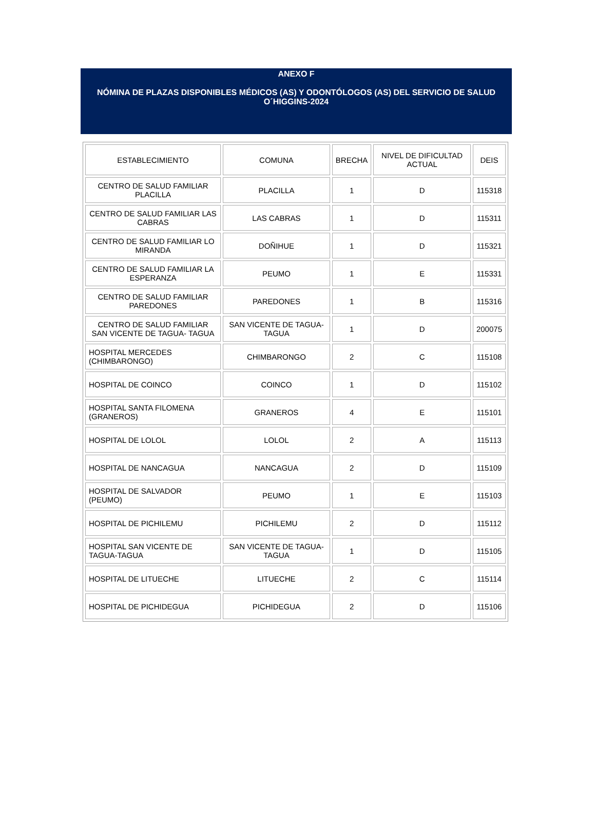ANEXO F
NÓMINA DE PLAZAS DISPONIBLES MÉDICOS (AS) Y ODONTÓLOGOS (AS) DEL SERVICIO DE SALUD
O´HIGGINS-2024
| ESTABLECIMIENTO | COMUNA | BRECHA | NIVEL DE DIFICULTAD ACTUAL | DEIS |
| --- | --- | --- | --- | --- |
| CENTRO DE SALUD FAMILIAR PLACILLA | PLACILLA | 1 | D | 115318 |
| CENTRO DE SALUD FAMILIAR LAS CABRAS | LAS CABRAS | 1 | D | 115311 |
| CENTRO DE SALUD FAMILIAR LO MIRANDA | DOÑIHUE | 1 | D | 115321 |
| CENTRO DE SALUD FAMILIAR LA ESPERANZA | PEUMO | 1 | E | 115331 |
| CENTRO DE SALUD FAMILIAR PAREDONES | PAREDONES | 1 | B | 115316 |
| CENTRO DE SALUD FAMILIAR SAN VICENTE DE TAGUA- TAGUA | SAN VICENTE DE TAGUA-TAGUA | 1 | D | 200075 |
| HOSPITAL MERCEDES (CHIMBARONGO) | CHIMBARONGO | 2 | C | 115108 |
| HOSPITAL DE COINCO | COINCO | 1 | D | 115102 |
| HOSPITAL SANTA FILOMENA (GRANEROS) | GRANEROS | 4 | E | 115101 |
| HOSPITAL DE LOLOL | LOLOL | 2 | A | 115113 |
| HOSPITAL DE NANCAGUA | NANCAGUA | 2 | D | 115109 |
| HOSPITAL DE SALVADOR (PEUMO) | PEUMO | 1 | E | 115103 |
| HOSPITAL DE PICHILEMU | PICHILEMU | 2 | D | 115112 |
| HOSPITAL SAN VICENTE DE TAGUA-TAGUA | SAN VICENTE DE TAGUA-TAGUA | 1 | D | 115105 |
| HOSPITAL DE LITUECHE | LITUECHE | 2 | C | 115114 |
| HOSPITAL DE PICHIDEGUA | PICHIDEGUA | 2 | D | 115106 |